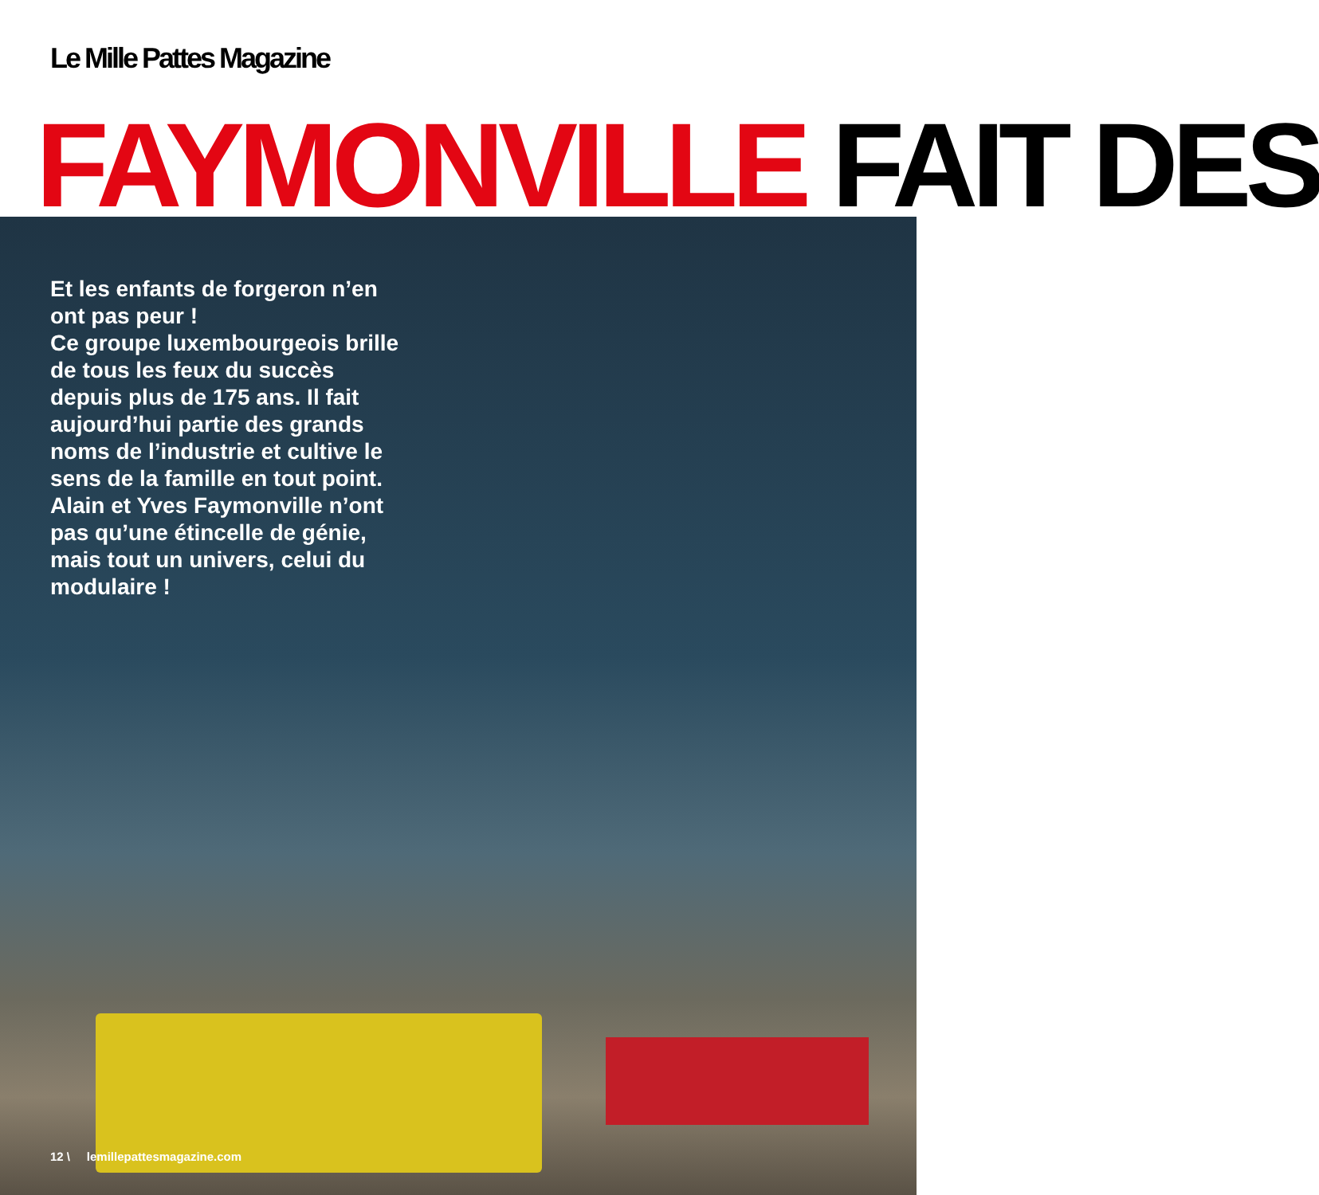Le Mille Pattes Magazine
FAYMONVILLE FAIT DES
Et les enfants de forgeron n’en ont pas peur !
Ce groupe luxembourgeois brille de tous les feux du succès depuis plus de 175 ans. Il fait aujourd’hui partie des grands noms de l’industrie et cultive le sens de la famille en tout point. Alain et Yves Faymonville n’ont pas qu’une étincelle de génie, mais tout un univers, celui du modulaire !
12 \ lemillepattesmagazine.com